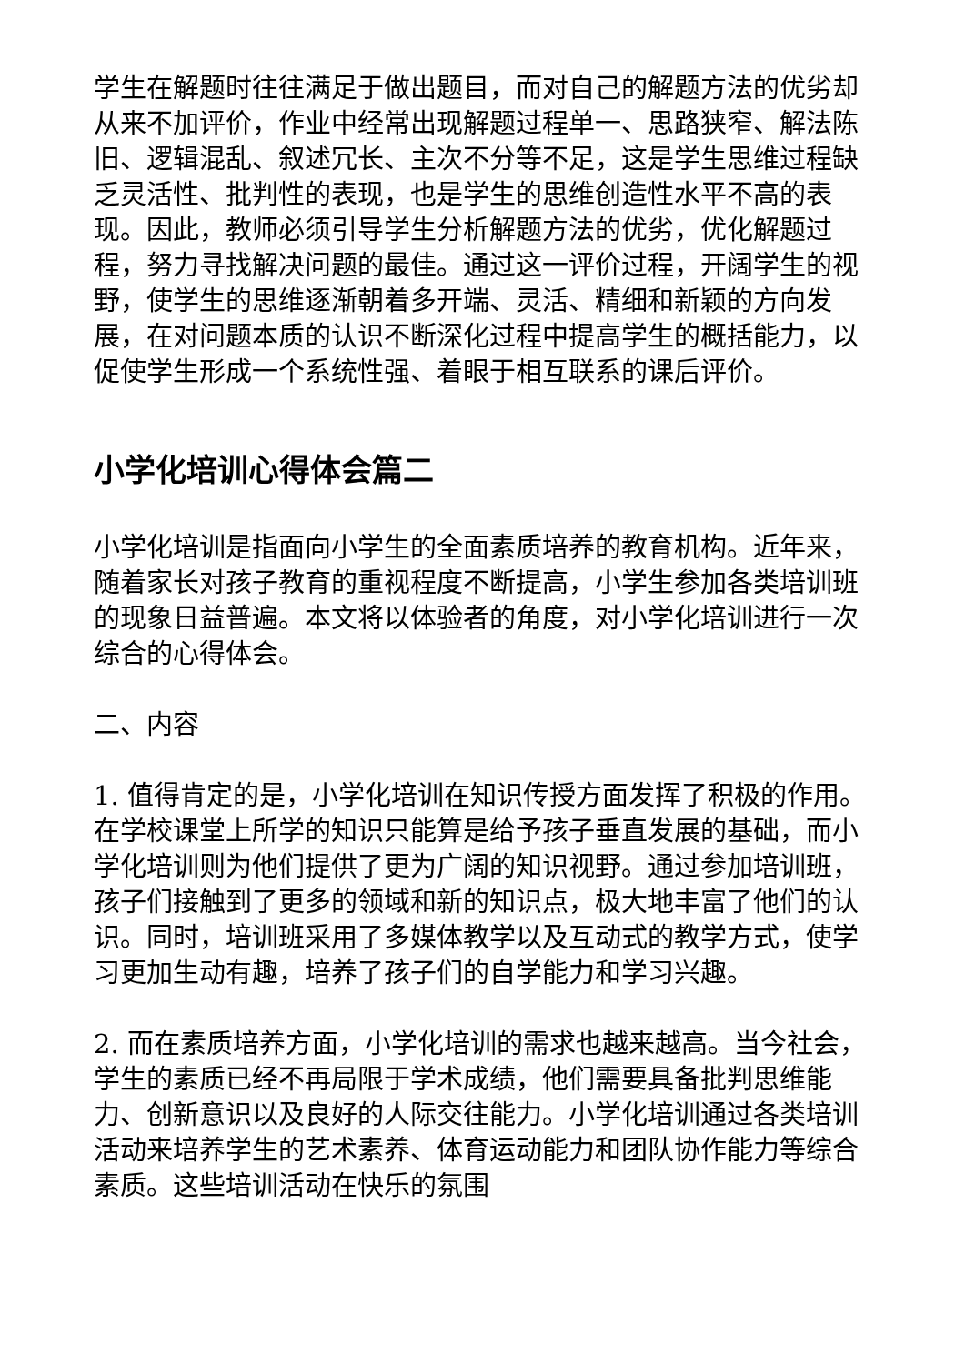学生在解题时往往满足于做出题目，而对自己的解题方法的优劣却从来不加评价，作业中经常出现解题过程单一、思路狭窄、解法陈旧、逻辑混乱、叙述冗长、主次不分等不足，这是学生思维过程缺乏灵活性、批判性的表现，也是学生的思维创造性水平不高的表现。因此，教师必须引导学生分析解题方法的优劣，优化解题过程，努力寻找解决问题的最佳。通过这一评价过程，开阔学生的视野，使学生的思维逐渐朝着多开端、灵活、精细和新颖的方向发展，在对问题本质的认识不断深化过程中提高学生的概括能力，以促使学生形成一个系统性强、着眼于相互联系的课后评价。
小学化培训心得体会篇二
小学化培训是指面向小学生的全面素质培养的教育机构。近年来，随着家长对孩子教育的重视程度不断提高，小学生参加各类培训班的现象日益普遍。本文将以体验者的角度，对小学化培训进行一次综合的心得体会。
二、内容
1. 值得肯定的是，小学化培训在知识传授方面发挥了积极的作用。在学校课堂上所学的知识只能算是给予孩子垂直发展的基础，而小学化培训则为他们提供了更为广阔的知识视野。通过参加培训班，孩子们接触到了更多的领域和新的知识点，极大地丰富了他们的认识。同时，培训班采用了多媒体教学以及互动式的教学方式，使学习更加生动有趣，培养了孩子们的自学能力和学习兴趣。
2. 而在素质培养方面，小学化培训的需求也越来越高。当今社会，学生的素质已经不再局限于学术成绩，他们需要具备批判思维能力、创新意识以及良好的人际交往能力。小学化培训通过各类培训活动来培养学生的艺术素养、体育运动能力和团队协作能力等综合素质。这些培训活动在快乐的氛围